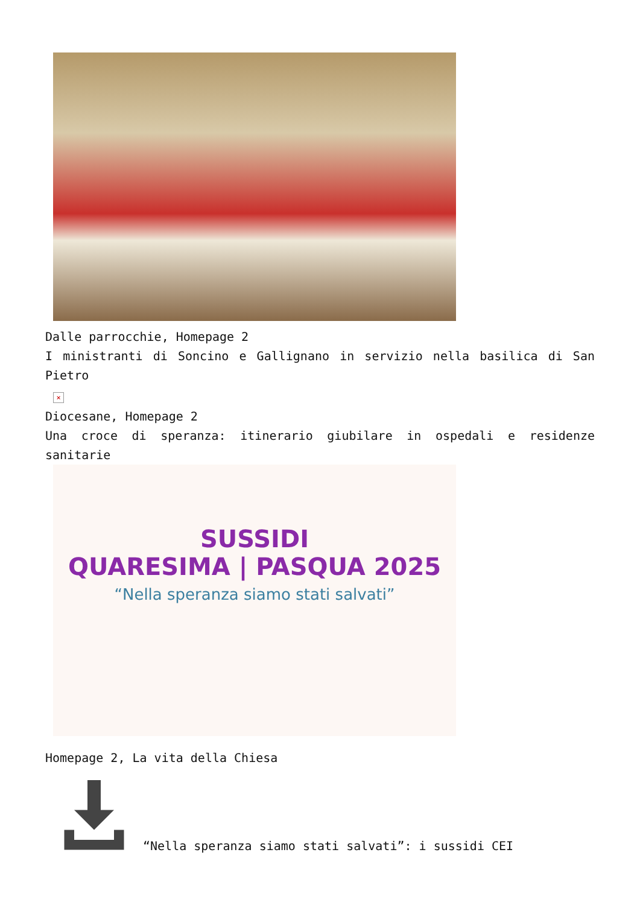Dalle parrocchie, Homepage 2
I ministranti di Soncino e Gallignano in servizio nella basilica di San Pietro
×
Diocesane, Homepage 2
Una croce di speranza: itinerario giubilare in ospedali e residenze sanitarie
SUSSIDI
QUARESIMA | PASQUA 2025
“Nella speranza siamo stati salvati”
Homepage 2, La vita della Chiesa
“Nella speranza siamo stati salvati”: i sussidi CEI